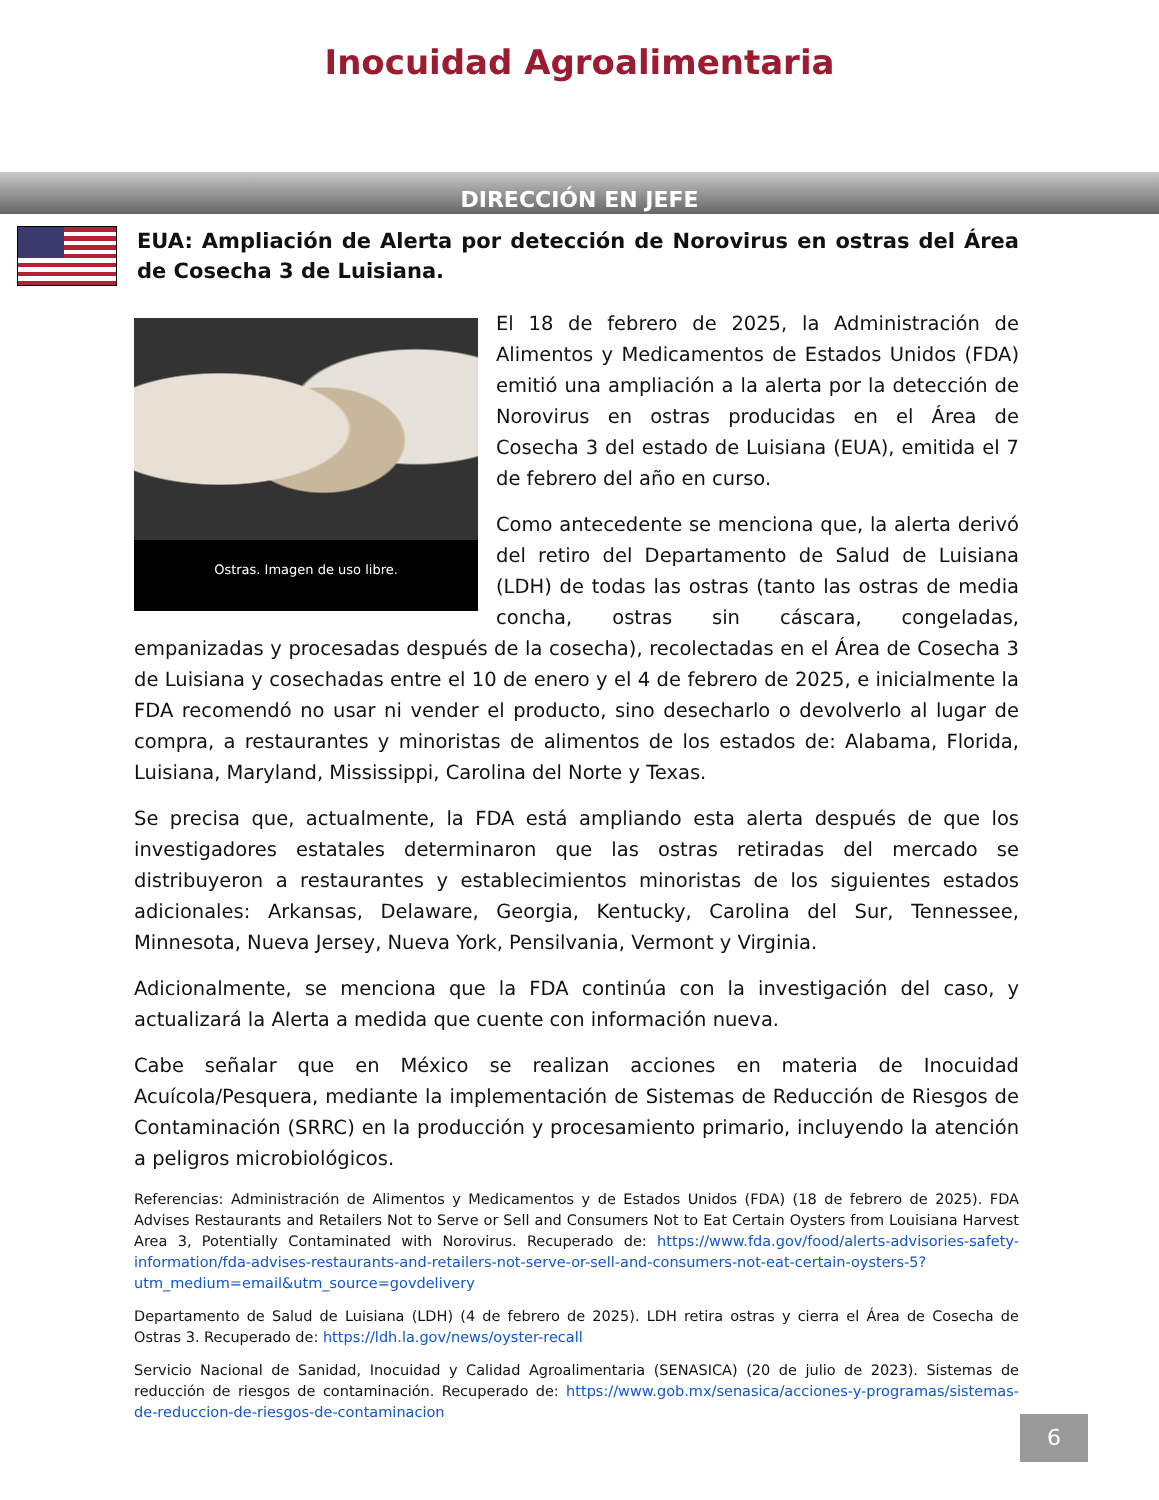Inocuidad Agroalimentaria
DIRECCIÓN EN JEFE
EUA: Ampliación de Alerta por detección de Norovirus en ostras del Área de Cosecha 3 de Luisiana.
Ostras. Imagen de uso libre.
El 18 de febrero de 2025, la Administración de Alimentos y Medicamentos de Estados Unidos (FDA) emitió una ampliación a la alerta por la detección de Norovirus en ostras producidas en el Área de Cosecha 3 del estado de Luisiana (EUA), emitida el 7 de febrero del año en curso.
Como antecedente se menciona que, la alerta derivó del retiro del Departamento de Salud de Luisiana (LDH) de todas las ostras (tanto las ostras de media concha, ostras sin cáscara, congeladas, empanizadas y procesadas después de la cosecha), recolectadas en el Área de Cosecha 3 de Luisiana y cosechadas entre el 10 de enero y el 4 de febrero de 2025, e inicialmente la FDA recomendó no usar ni vender el producto, sino desecharlo o devolverlo al lugar de compra, a restaurantes y minoristas de alimentos de los estados de: Alabama, Florida, Luisiana, Maryland, Mississippi, Carolina del Norte y Texas.
Se precisa que, actualmente, la FDA está ampliando esta alerta después de que los investigadores estatales determinaron que las ostras retiradas del mercado se distribuyeron a restaurantes y establecimientos minoristas de los siguientes estados adicionales: Arkansas, Delaware, Georgia, Kentucky, Carolina del Sur, Tennessee, Minnesota, Nueva Jersey, Nueva York, Pensilvania, Vermont y Virginia.
Adicionalmente, se menciona que la FDA continúa con la investigación del caso, y actualizará la Alerta a medida que cuente con información nueva.
Cabe señalar que en México se realizan acciones en materia de Inocuidad Acuícola/Pesquera, mediante la implementación de Sistemas de Reducción de Riesgos de Contaminación (SRRC) en la producción y procesamiento primario, incluyendo la atención a peligros microbiológicos.
Referencias: Administración de Alimentos y Medicamentos y de Estados Unidos (FDA) (18 de febrero de 2025). FDA Advises Restaurants and Retailers Not to Serve or Sell and Consumers Not to Eat Certain Oysters from Louisiana Harvest Area 3, Potentially Contaminated with Norovirus. Recuperado de: https://www.fda.gov/food/alerts-advisories-safety-information/fda-advises-restaurants-and-retailers-not-serve-or-sell-and-consumers-not-eat-certain-oysters-5?utm_medium=email&utm_source=govdelivery
Departamento de Salud de Luisiana (LDH) (4 de febrero de 2025). LDH retira ostras y cierra el Área de Cosecha de Ostras 3. Recuperado de: https://ldh.la.gov/news/oyster-recall
Servicio Nacional de Sanidad, Inocuidad y Calidad Agroalimentaria (SENASICA) (20 de julio de 2023). Sistemas de reducción de riesgos de contaminación. Recuperado de: https://www.gob.mx/senasica/acciones-y-programas/sistemas-de-reduccion-de-riesgos-de-contaminacion
6